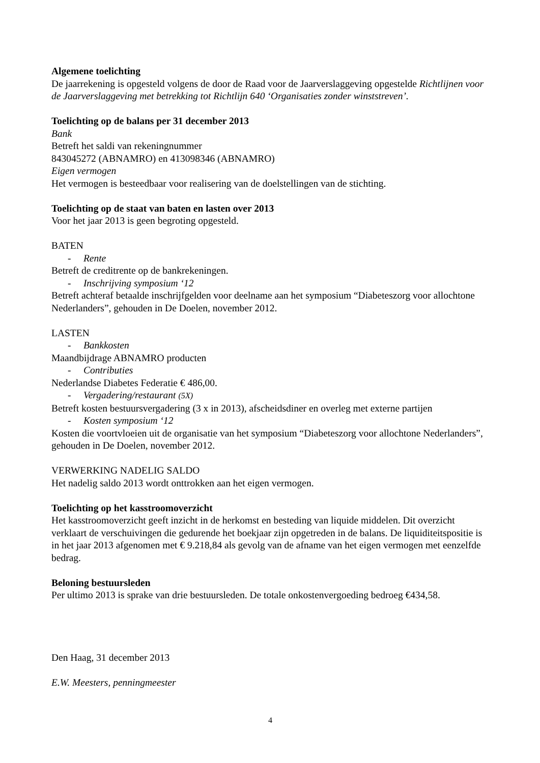Algemene toelichting
De jaarrekening is opgesteld volgens de door de Raad voor de Jaarverslaggeving opgestelde Richtlijnen voor de Jaarverslaggeving met betrekking tot Richtlijn 640 ‘Organisaties zonder winststreven’.
Toelichting op de balans per 31 december 2013
Bank
Betreft het saldi van rekeningnummer
843045272 (ABNAMRO) en 413098346 (ABNAMRO)
Eigen vermogen
Het vermogen is besteedbaar voor realisering van de doelstellingen van de stichting.
Toelichting op de staat van baten en lasten over 2013
Voor het jaar 2013 is geen begroting opgesteld.
BATEN
- Rente
Betreft de creditrente op de bankrekeningen.
- Inschrijving symposium ‘12
Betreft achteraf betaalde inschrijfgelden voor deelname aan het symposium “Diabeteszorg voor allochtone Nederlanders”, gehouden in De Doelen, november 2012.
LASTEN
- Bankkosten
Maandbijdrage ABNAMRO producten
- Contributies
Nederlandse Diabetes Federatie € 486,00.
- Vergadering/restaurant (5X)
Betreft kosten bestuursvergadering (3 x in 2013), afscheidsdiner en overleg met externe partijen
- Kosten symposium ‘12
Kosten die voortvloeien uit de organisatie van het symposium “Diabeteszorg voor allochtone Nederlanders”, gehouden in De Doelen, november 2012.
VERWERKING NADELIG SALDO
Het nadelig saldo 2013 wordt onttrokken aan het eigen vermogen.
Toelichting op het kasstroomoverzicht
Het kasstroomoverzicht geeft inzicht in de herkomst en besteding van liquide middelen. Dit overzicht verklaart de verschuivingen die gedurende het boekjaar zijn opgetreden in de balans. De liquiditeitspositie is in het jaar 2013 afgenomen met € 9.218,84 als gevolg van de afname van het eigen vermogen met eenzelfde bedrag.
Beloning bestuursleden
Per ultimo 2013 is sprake van drie bestuursleden. De totale onkostenvergoeding bedroeg €434,58.
Den Haag, 31 december 2013
E.W. Meesters, penningmeester
4